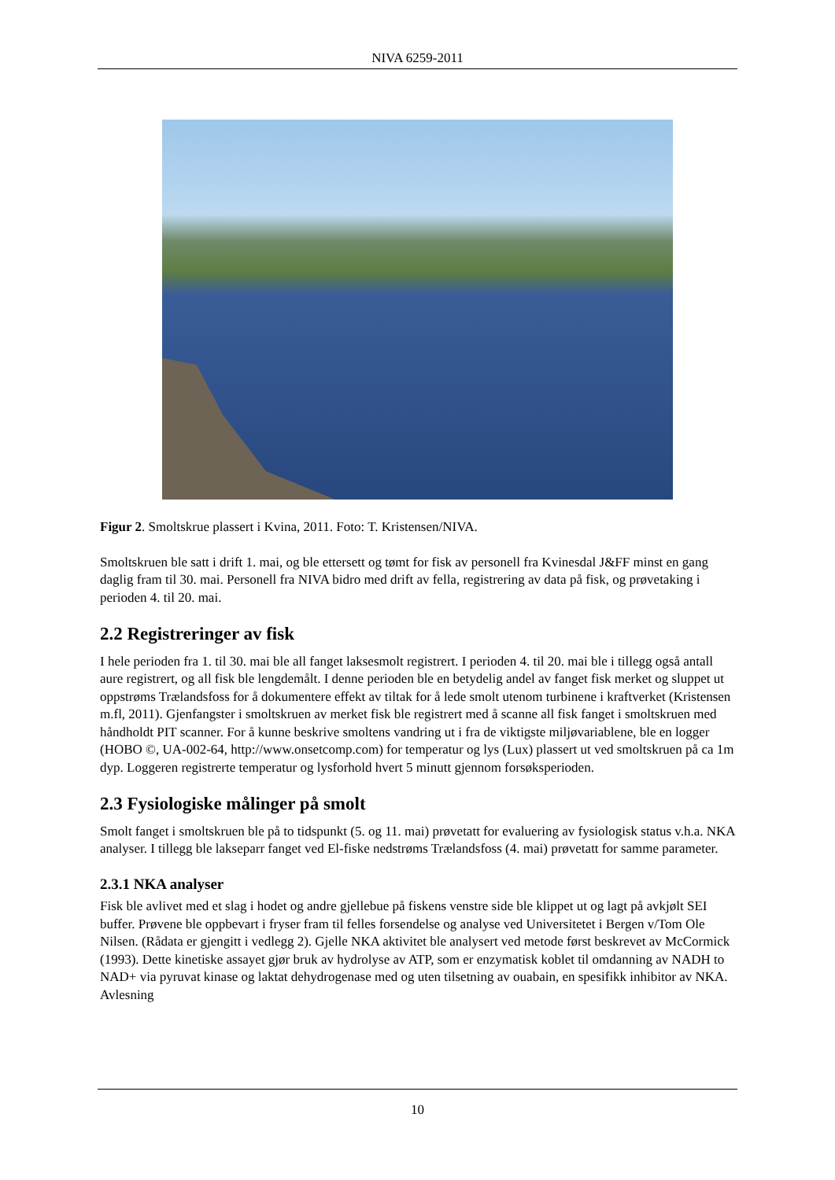NIVA 6259-2011
Figur 2. Smoltskrue plassert i Kvina, 2011. Foto: T. Kristensen/NIVA.
Smoltskruen ble satt i drift 1. mai, og ble ettersett og tømt for fisk av personell fra Kvinesdal J&FF minst en gang daglig fram til 30. mai. Personell fra NIVA bidro med drift av fella, registrering av data på fisk, og prøvetaking i perioden 4. til 20. mai.
2.2 Registreringer av fisk
I hele perioden fra 1. til 30. mai ble all fanget laksesmolt registrert. I perioden 4. til 20. mai ble i tillegg også antall aure registrert, og all fisk ble lengdemålt. I denne perioden ble en betydelig andel av fanget fisk merket og sluppet ut oppstrøms Trælandsfoss for å dokumentere effekt av tiltak for å lede smolt utenom turbinene i kraftverket (Kristensen m.fl, 2011). Gjenfangster i smoltskruen av merket fisk ble registrert med å scanne all fisk fanget i smoltskruen med håndholdt PIT scanner. For å kunne beskrive smoltens vandring ut i fra de viktigste miljøvariablene, ble en logger (HOBO ©, UA-002-64, http://www.onsetcomp.com) for temperatur og lys (Lux) plassert ut ved smoltskruen på ca 1m dyp. Loggeren registrerte temperatur og lysforhold hvert 5 minutt gjennom forsøksperioden.
2.3 Fysiologiske målinger på smolt
Smolt fanget i smoltskruen ble på to tidspunkt (5. og 11. mai) prøvetatt for evaluering av fysiologisk status v.h.a. NKA analyser. I tillegg ble lakseparr fanget ved El-fiske nedstrøms Trælandsfoss (4. mai) prøvetatt for samme parameter.
2.3.1 NKA analyser
Fisk ble avlivet med et slag i hodet og andre gjellebue på fiskens venstre side ble klippet ut og lagt på avkjølt SEI buffer. Prøvene ble oppbevart i fryser fram til felles forsendelse og analyse ved Universitetet i Bergen v/Tom Ole Nilsen. (Rådata er gjengitt i vedlegg 2). Gjelle NKA aktivitet ble analysert ved metode først beskrevet av McCormick (1993). Dette kinetiske assayet gjør bruk av hydrolyse av ATP, som er enzymatisk koblet til omdanning av NADH to NAD+ via pyruvat kinase og laktat dehydrogenase med og uten tilsetning av ouabain, en spesifikk inhibitor av NKA. Avlesning
10